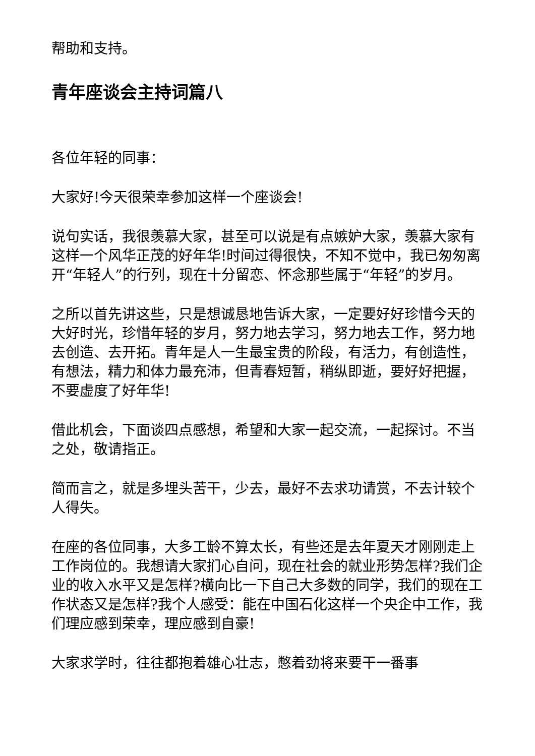帮助和支持。
青年座谈会主持词篇八
各位年轻的同事：
大家好!今天很荣幸参加这样一个座谈会!
说句实话，我很羡慕大家，甚至可以说是有点嫉妒大家，羡慕大家有这样一个风华正茂的好年华!时间过得很快，不知不觉中，我已匆匆离开“年轻人”的行列，现在十分留恋、怀念那些属于“年轻”的岁月。
之所以首先讲这些，只是想诚恳地告诉大家，一定要好好珍惜今天的大好时光，珍惜年轻的岁月，努力地去学习，努力地去工作，努力地去创造、去开拓。青年是人一生最宝贵的阶段，有活力，有创造性，有想法，精力和体力最充沛，但青春短暂，稍纵即逝，要好好把握，不要虚度了好年华!
借此机会，下面谈四点感想，希望和大家一起交流，一起探讨。不当之处，敬请指正。
简而言之，就是多埋头苦干，少去，最好不去求功请赏，不去计较个人得失。
在座的各位同事，大多工龄不算太长，有些还是去年夏天才刚刚走上工作岗位的。我想请大家扪心自问，现在社会的就业形势怎样?我们企业的收入水平又是怎样?横向比一下自己大多数的同学，我们的现在工作状态又是怎样?我个人感受：能在中国石化这样一个央企中工作，我们理应感到荣幸，理应感到自豪!
大家求学时，往往都抱着雄心壮志，憋着劲将来要干一番事